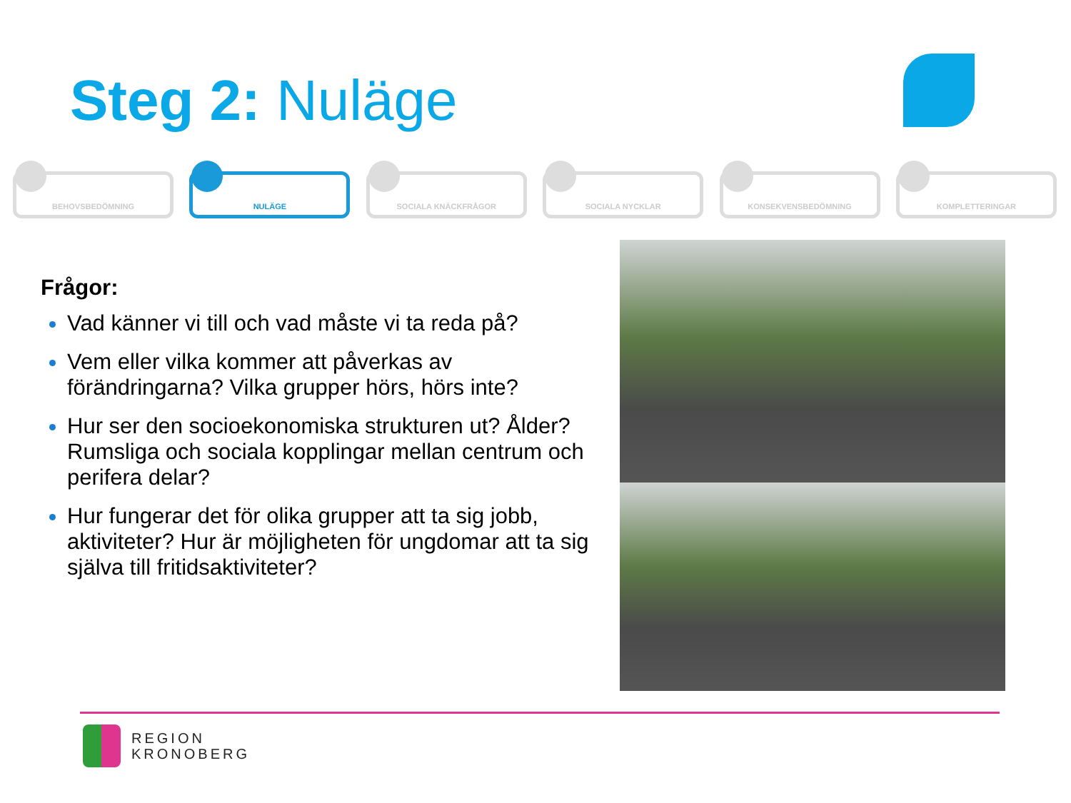Steg 2: Nuläge
BEHOVSBEDÖMNING NULÄGE SOCIALA KNÄCKFRÅGOR SOCIALA NYCKLAR KONSEKVENSBEDÖMNING KOMPLETTERINGAR
Frågor:
Vad känner vi till och vad måste vi ta reda på?
Vem eller vilka kommer att påverkas av förändringarna? Vilka grupper hörs, hörs inte?
Hur ser den socioekonomiska strukturen ut? Ålder? Rumsliga och sociala kopplingar mellan centrum och perifera delar?
Hur fungerar det för olika grupper att ta sig jobb, aktiviteter? Hur är möjligheten för ungdomar att ta sig själva till fritidsaktiviteter?
REGION
KRONOBERG